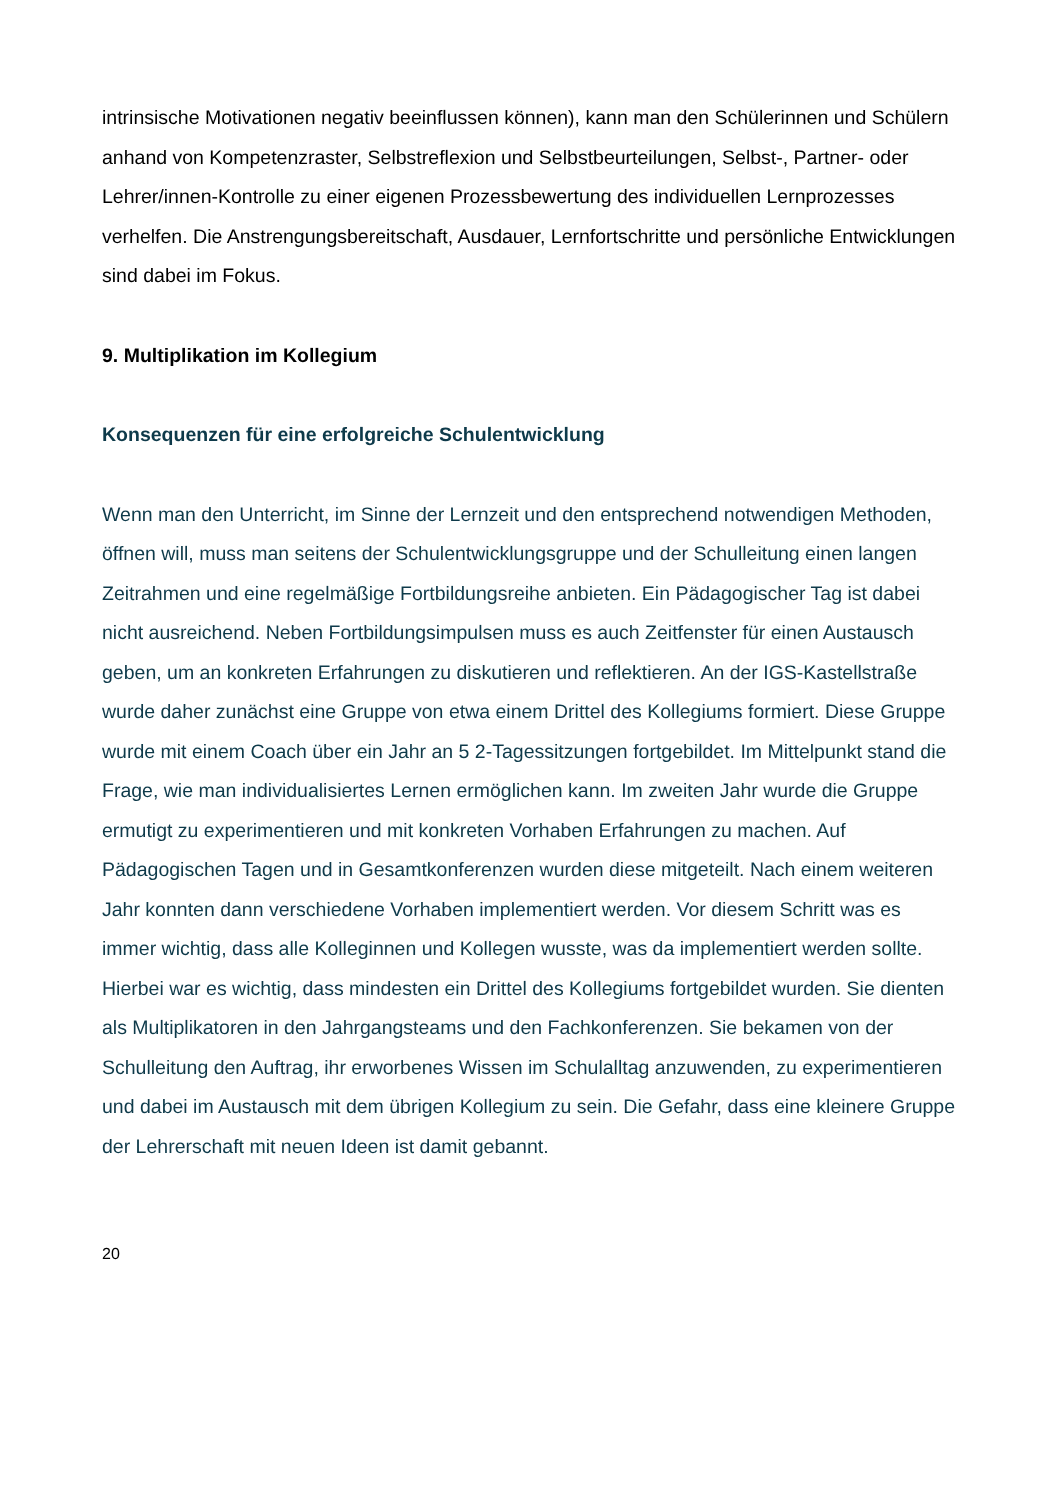intrinsische Motivationen negativ beeinflussen können), kann man den Schülerinnen und Schülern anhand von Kompetenzraster, Selbstreflexion und Selbstbeurteilungen, Selbst-, Partner- oder Lehrer/innen-Kontrolle zu einer eigenen Prozessbewertung des individuellen Lernprozesses verhelfen. Die Anstrengungsbereitschaft, Ausdauer, Lernfortschritte und persönliche Entwicklungen sind dabei im Fokus.
9. Multiplikation im Kollegium
Konsequenzen für eine erfolgreiche Schulentwicklung
Wenn man den Unterricht, im Sinne der Lernzeit und den entsprechend notwendigen Methoden, öffnen will, muss man seitens der Schulentwicklungsgruppe und der Schulleitung einen langen Zeitrahmen und eine regelmäßige Fortbildungsreihe anbieten. Ein Pädagogischer Tag ist dabei nicht ausreichend. Neben Fortbildungsimpulsen muss es auch Zeitfenster für einen Austausch geben, um an konkreten Erfahrungen zu diskutieren und reflektieren. An der IGS-Kastellstraße wurde daher zunächst eine Gruppe von etwa einem Drittel des Kollegiums formiert. Diese Gruppe wurde mit einem Coach über ein Jahr an 5 2-Tagessitzungen fortgebildet. Im Mittelpunkt stand die Frage, wie man individualisiertes Lernen ermöglichen kann. Im zweiten Jahr wurde die Gruppe ermutigt zu experimentieren und mit konkreten Vorhaben Erfahrungen zu machen. Auf Pädagogischen Tagen und in Gesamtkonferenzen wurden diese mitgeteilt. Nach einem weiteren Jahr konnten dann verschiedene Vorhaben implementiert werden. Vor diesem Schritt was es immer wichtig, dass alle Kolleginnen und Kollegen wusste, was da implementiert werden sollte. Hierbei war es wichtig, dass mindesten ein Drittel des Kollegiums fortgebildet wurden. Sie dienten als Multiplikatoren in den Jahrgangsteams und den Fachkonferenzen. Sie bekamen von der Schulleitung den Auftrag, ihr erworbenes Wissen im Schulalltag anzuwenden, zu experimentieren und dabei im Austausch mit dem übrigen Kollegium zu sein. Die Gefahr, dass eine kleinere Gruppe der Lehrerschaft mit neuen Ideen ist damit gebannt.
20